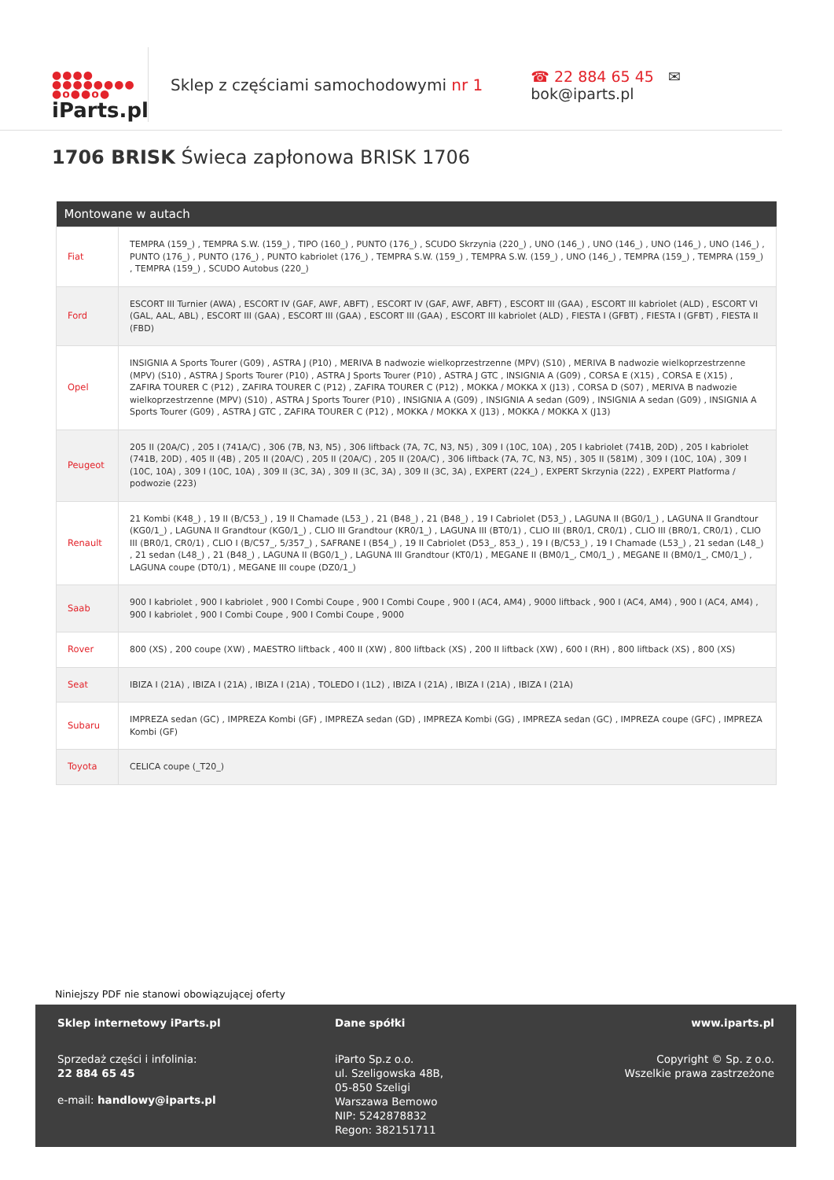●●●●
●●●●●●●●
●o●●o●
iParts.pl
Sklep z częściami samochodowymi nr 1
☎ 22 884 65 45 ✉ bok@iparts.pl
1706 BRISK Świeca zapłonowa BRISK 1706
| Montowane w autach | |
| --- | --- |
| Fiat | TEMPRA (159_) , TEMPRA S.W. (159_) , TIPO (160_) , PUNTO (176_) , SCUDO Skrzynia (220_) , UNO (146_) , UNO (146_) , UNO (146_) , UNO (146_) , PUNTO (176_) , PUNTO (176_) , PUNTO kabriolet (176_) , TEMPRA S.W. (159_) , TEMPRA S.W. (159_) , UNO (146_) , TEMPRA (159_) , TEMPRA (159_) , TEMPRA (159_) , SCUDO Autobus (220_) |
| Ford | ESCORT III Turnier (AWA) , ESCORT IV (GAF, AWF, ABFT) , ESCORT IV (GAF, AWF, ABFT) , ESCORT III (GAA) , ESCORT III kabriolet (ALD) , ESCORT VI (GAL, AAL, ABL) , ESCORT III (GAA) , ESCORT III (GAA) , ESCORT III (GAA) , ESCORT III kabriolet (ALD) , FIESTA I (GFBT) , FIESTA I (GFBT) , FIESTA II (FBD) |
| Opel | INSIGNIA A Sports Tourer (G09) , ASTRA J (P10) , MERIVA B nadwozie wielkoprzestrzenne (MPV) (S10) , MERIVA B nadwozie wielkoprzestrzenne (MPV) (S10) , ASTRA J Sports Tourer (P10) , ASTRA J Sports Tourer (P10) , ASTRA J GTC , INSIGNIA A (G09) , CORSA E (X15) , CORSA E (X15) , ZAFIRA TOURER C (P12) , ZAFIRA TOURER C (P12) , ZAFIRA TOURER C (P12) , MOKKA / MOKKA X (J13) , CORSA D (S07) , MERIVA B nadwozie wielkoprzestrzenne (MPV) (S10) , ASTRA J Sports Tourer (P10) , INSIGNIA A (G09) , INSIGNIA A sedan (G09) , INSIGNIA A sedan (G09) , INSIGNIA A Sports Tourer (G09) , ASTRA J GTC , ZAFIRA TOURER C (P12) , MOKKA / MOKKA X (J13) , MOKKA / MOKKA X (J13) |
| Peugeot | 205 II (20A/C) , 205 I (741A/C) , 306 (7B, N3, N5) , 306 liftback (7A, 7C, N3, N5) , 309 I (10C, 10A) , 205 I kabriolet (741B, 20D) , 205 I kabriolet (741B, 20D) , 405 II (4B) , 205 II (20A/C) , 205 II (20A/C) , 205 II (20A/C) , 306 liftback (7A, 7C, N3, N5) , 305 II (581M) , 309 I (10C, 10A) , 309 I (10C, 10A) , 309 I (10C, 10A) , 309 II (3C, 3A) , 309 II (3C, 3A) , 309 II (3C, 3A) , EXPERT (224_) , EXPERT Skrzynia (222) , EXPERT Platforma / podwozie (223) |
| Renault | 21 Kombi (K48_) , 19 II (B/C53_) , 19 II Chamade (L53_) , 21 (B48_) , 21 (B48_) , 19 I Cabriolet (D53_) , LAGUNA II (BG0/1_) , LAGUNA II Grandtour (KG0/1_) , LAGUNA II Grandtour (KG0/1_) , CLIO III Grandtour (KR0/1_) , LAGUNA III (BT0/1) , CLIO III (BR0/1, CR0/1) , CLIO III (BR0/1, CR0/1) , CLIO III (BR0/1, CR0/1) , CLIO I (B/C57_, 5/357_) , SAFRANE I (B54_) , 19 II Cabriolet (D53_, 853_) , 19 I (B/C53_) , 19 I Chamade (L53_) , 21 sedan (L48_) , 21 sedan (L48_) , 21 (B48_) , LAGUNA II (BG0/1_) , LAGUNA III Grandtour (KT0/1) , MEGANE II (BM0/1_, CM0/1_) , MEGANE II (BM0/1_, CM0/1_) , LAGUNA coupe (DT0/1) , MEGANE III coupe (DZ0/1_) |
| Saab | 900 I kabriolet , 900 I kabriolet , 900 I Combi Coupe , 900 I Combi Coupe , 900 I (AC4, AM4) , 9000 liftback , 900 I (AC4, AM4) , 900 I (AC4, AM4) , 900 I kabriolet , 900 I Combi Coupe , 900 I Combi Coupe , 9000 |
| Rover | 800 (XS) , 200 coupe (XW) , MAESTRO liftback , 400 II (XW) , 800 liftback (XS) , 200 II liftback (XW) , 600 I (RH) , 800 liftback (XS) , 800 (XS) |
| Seat | IBIZA I (21A) , IBIZA I (21A) , IBIZA I (21A) , TOLEDO I (1L2) , IBIZA I (21A) , IBIZA I (21A) , IBIZA I (21A) |
| Subaru | IMPREZA sedan (GC) , IMPREZA Kombi (GF) , IMPREZA sedan (GD) , IMPREZA Kombi (GG) , IMPREZA sedan (GC) , IMPREZA coupe (GFC) , IMPREZA Kombi (GF) |
| Toyota | CELICA coupe (_T20_) |
Niniejszy PDF nie stanowi obowiązującej oferty
Sklep internetowy iParts.pl
Sprzedaż części i infolinia:
22 884 65 45
e-mail: handlowy@iparts.pl
Dane spółki
iParto Sp.z o.o.
ul. Szeligowska 48B,
05-850 Szeligi
Warszawa Bemowo
NIP: 5242878832
Regon: 382151711
www.iparts.pl
Copyright © Sp. z o.o.
Wszelkie prawa zastrzeżone